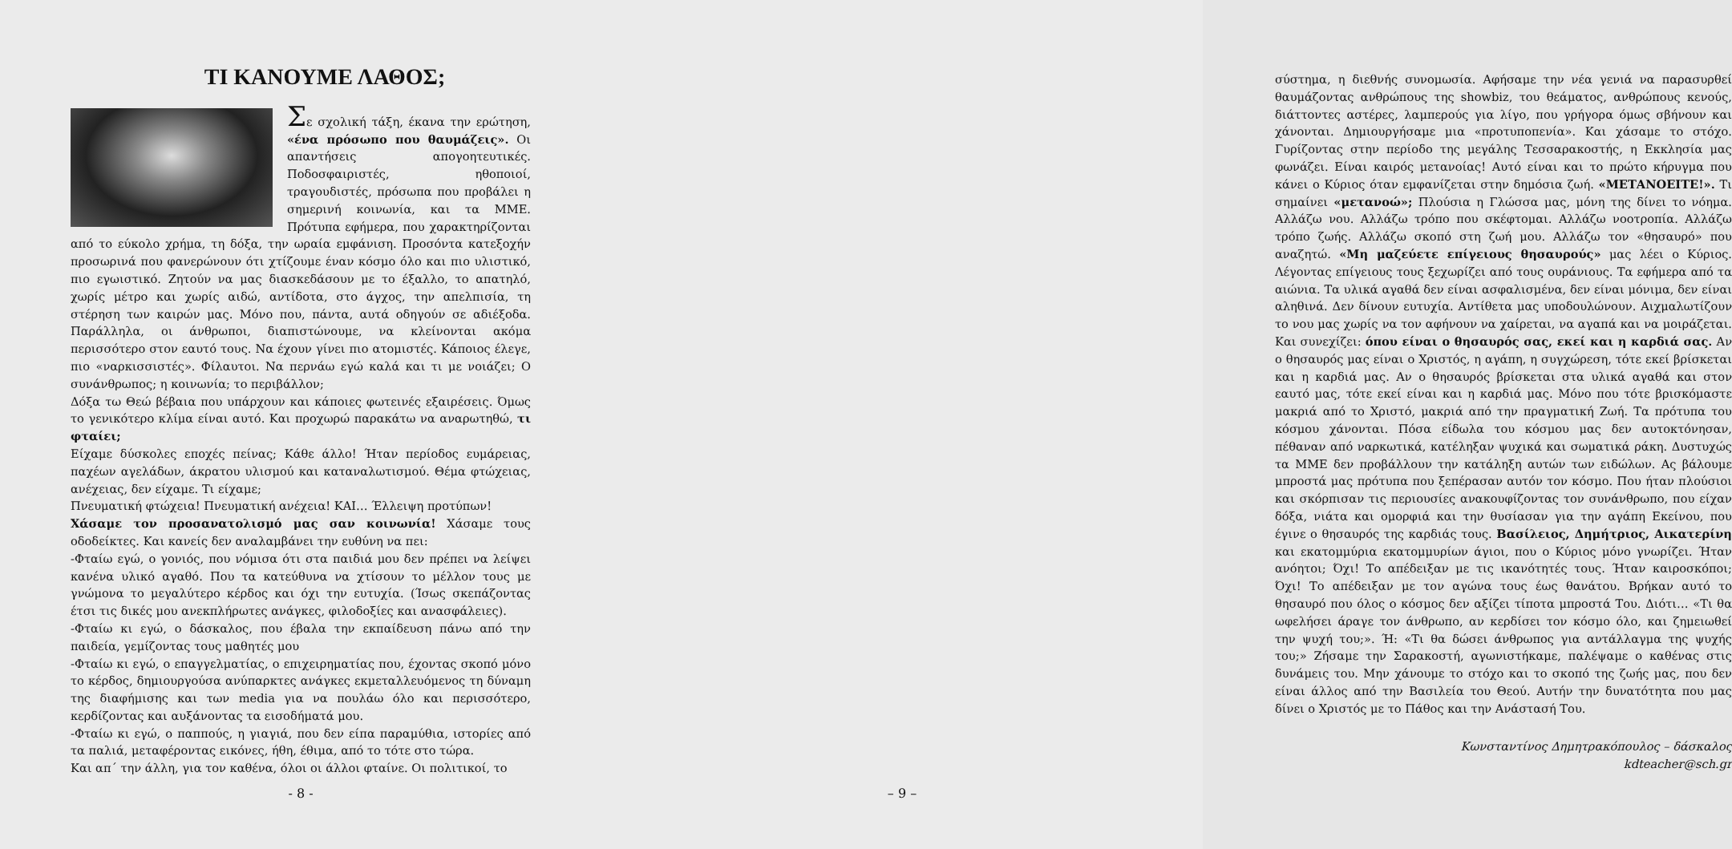ΤΙ ΚΑΝΟΥΜΕ ΛΑΘΟΣ;
Σε σχολική τάξη, έκανα την ερώτηση, «ένα πρόσωπο που θαυμάζεις». Οι απαντήσεις απογοητευτικές. Ποδοσφαιριστές, ηθοποιοί, τραγουδιστές, πρόσωπα που προβάλει η σημερινή κοινωνία, και τα ΜΜΕ. Πρότυπα εφήμερα, που χαρακτηρίζονται από το εύκολο χρήμα, τη δόξα, την ωραία εμφάνιση. Προσόντα κατεξοχήν προσωρινά που φανερώνουν ότι χτίζουμε έναν κόσμο όλο και πιο υλιστικό, πιο εγωιστικό. Ζητούν να μας διασκεδάσουν με το έξαλλο, το απατηλό, χωρίς μέτρο και χωρίς αιδώ, αντίδοτα, στο άγχος, την απελπισία, τη στέρηση των καιρών μας. Μόνο που, πάντα, αυτά οδηγούν σε αδιέξοδα. Παράλληλα, οι άνθρωποι, διαπιστώνουμε, να κλείνονται ακόμα περισσότερο στον εαυτό τους. Να έχουν γίνει πιο ατομιστές. Κάποιος έλεγε, πιο «ναρκισσιστές». Φίλαυτοι. Να περνάω εγώ καλά και τι με νοιάζει; Ο συνάνθρωπος; η κοινωνία; το περιβάλλον;
Δόξα τω Θεώ βέβαια που υπάρχουν και κάποιες φωτεινές εξαιρέσεις. Όμως το γενικότερο κλίμα είναι αυτό. Και προχωρώ παρακάτω να αναρωτηθώ, τι φταίει;
Είχαμε δύσκολες εποχές πείνας; Κάθε άλλο! Ήταν περίοδος ευμάρειας, παχέων αγελάδων, άκρατου υλισμού και καταναλωτισμού. Θέμα φτώχειας, ανέχειας, δεν είχαμε. Τι είχαμε;
Πνευματική φτώχεια! Πνευματική ανέχεια! ΚΑΙ… Έλλειψη προτύπων!
Χάσαμε τον προσανατολισμό μας σαν κοινωνία! Χάσαμε τους οδοδείκτες. Και κανείς δεν αναλαμβάνει την ευθύνη να πει:
-Φταίω εγώ, ο γονιός, που νόμισα ότι στα παιδιά μου δεν πρέπει να λείψει κανένα υλικό αγαθό. Που τα κατεύθυνα να χτίσουν το μέλλον τους με γνώμονα το μεγαλύτερο κέρδος και όχι την ευτυχία. (Ίσως σκεπάζοντας έτσι τις δικές μου ανεκπλήρωτες ανάγκες, φιλοδοξίες και ανασφάλειες).
-Φταίω κι εγώ, ο δάσκαλος, που έβαλα την εκπαίδευση πάνω από την παιδεία, γεμίζοντας τους μαθητές μου
-Φταίω κι εγώ, ο επαγγελματίας, ο επιχειρηματίας που, έχοντας σκοπό μόνο το κέρδος, δημιουργούσα ανύπαρκτες ανάγκες εκμεταλλευόμενος τη δύναμη της διαφήμισης και των media για να πουλάω όλο και περισσότερο, κερδίζοντας και αυξάνοντας τα εισοδήματά μου.
-Φταίω κι εγώ, ο παππούς, η γιαγιά, που δεν είπα παραμύθια, ιστορίες από τα παλιά, μεταφέροντας εικόνες, ήθη, έθιμα, από το τότε στο τώρα.
Και απ΄ την άλλη, για τον καθένα, όλοι οι άλλοι φταίνε. Οι πολιτικοί, το
- 8 -
σύστημα, η διεθνής συνομωσία. Αφήσαμε την νέα γενιά να παρασυρθεί θαυμάζοντας ανθρώπους της showbiz, του θεάματος, ανθρώπους κενούς, διάττοντες αστέρες, λαμπερούς για λίγο, που γρήγορα όμως σβήνουν και χάνονται. Δημιουργήσαμε μια «προτυποπενία». Και χάσαμε το στόχο. Γυρίζοντας στην περίοδο της μεγάλης Τεσσαρακοστής, η Εκκλησία μας φωνάζει. Είναι καιρός μετανοίας! Αυτό είναι και το πρώτο κήρυγμα που κάνει ο Κύριος όταν εμφανίζεται στην δημόσια ζωή. «ΜΕΤΑΝΟΕΙΤΕ!». Τι σημαίνει «μετανοώ»; Πλούσια η Γλώσσα μας, μόνη της δίνει το νόημα. Αλλάζω νου. Αλλάζω τρόπο που σκέφτομαι. Αλλάζω νοοτροπία. Αλλάζω τρόπο ζωής. Αλλάζω σκοπό στη ζωή μου. Αλλάζω τον «θησαυρό» που αναζητώ. «Μη μαζεύετε επίγειους θησαυρούς» μας λέει ο Κύριος. Λέγοντας επίγειους τους ξεχωρίζει από τους ουράνιους. Τα εφήμερα από τα αιώνια. Τα υλικά αγαθά δεν είναι ασφαλισμένα, δεν είναι μόνιμα, δεν είναι αληθινά. Δεν δίνουν ευτυχία. Αντίθετα μας υποδουλώνουν. Αιχμαλωτίζουν το νου μας χωρίς να τον αφήνουν να χαίρεται, να αγαπά και να μοιράζεται. Και συνεχίζει: όπου είναι ο θησαυρός σας, εκεί και η καρδιά σας. Αν ο θησαυρός μας είναι ο Χριστός, η αγάπη, η συγχώρεση, τότε εκεί βρίσκεται και η καρδιά μας. Αν ο θησαυρός βρίσκεται στα υλικά αγαθά και στον εαυτό μας, τότε εκεί είναι και η καρδιά μας. Μόνο που τότε βρισκόμαστε μακριά από το Χριστό, μακριά από την πραγματική Ζωή. Τα πρότυπα του κόσμου χάνονται. Πόσα είδωλα του κόσμου μας δεν αυτοκτόνησαν, πέθαναν από ναρκωτικά, κατέληξαν ψυχικά και σωματικά ράκη. Δυστυχώς τα ΜΜΕ δεν προβάλλουν την κατάληξη αυτών των ειδώλων. Ας βάλουμε μπροστά μας πρότυπα που ξεπέρασαν αυτόν τον κόσμο. Που ήταν πλούσιοι και σκόρπισαν τις περιουσίες ανακουφίζοντας τον συνάνθρωπο, που είχαν δόξα, νιάτα και ομορφιά και την θυσίασαν για την αγάπη Εκείνου, που έγινε ο θησαυρός της καρδιάς τους. Βασίλειος, Δημήτριος, Αικατερίνη και εκατομμύρια εκατομμυρίων άγιοι, που ο Κύριος μόνο γνωρίζει. Ήταν ανόητοι; Όχι! Το απέδειξαν με τις ικανότητές τους. Ήταν καιροσκόποι; Όχι! Το απέδειξαν με τον αγώνα τους έως θανάτου. Βρήκαν αυτό το θησαυρό που όλος ο κόσμος δεν αξίζει τίποτα μπροστά Του. Διότι… «Τι θα ωφελήσει άραγε τον άνθρωπο, αν κερδίσει τον κόσμο όλο, και ζημειωθεί την ψυχή του;». Ή: «Τι θα δώσει άνθρωπος για αντάλλαγμα της ψυχής του;» Ζήσαμε την Σαρακοστή, αγωνιστήκαμε, παλέψαμε ο καθένας στις δυνάμεις του. Μην χάνουμε το στόχο και το σκοπό της ζωής μας, που δεν είναι άλλος από την Βασιλεία του Θεού. Αυτήν την δυνατότητα που μας δίνει ο Χριστός με το Πάθος και την Ανάστασή Του.
Κωνσταντίνος Δημητρακόπουλος – δάσκαλος
kdteacher@sch.gr
– 9 –